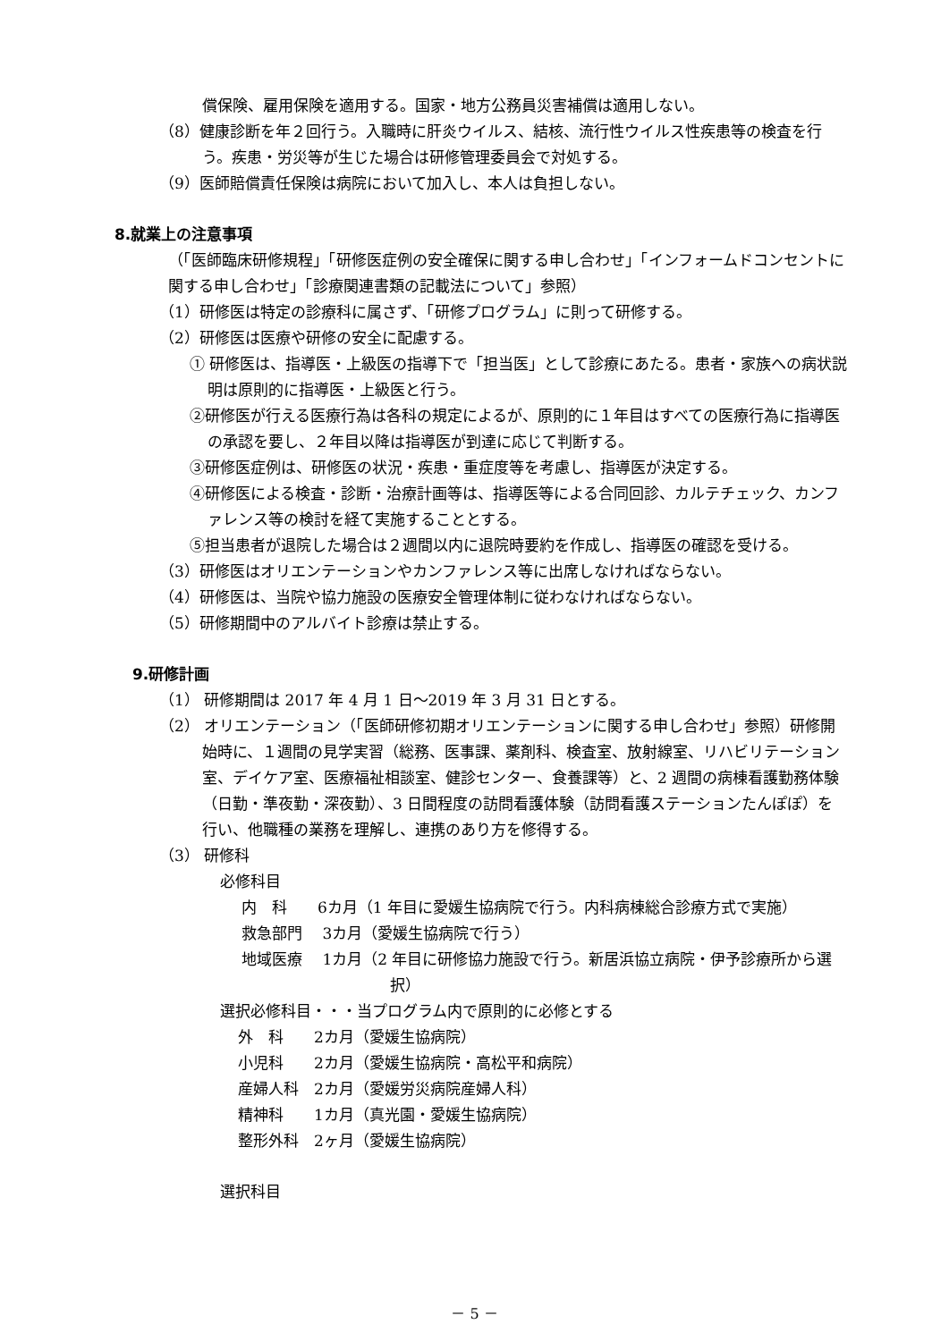償保険、雇用保険を適用する。国家・地方公務員災害補償は適用しない。
（8）健康診断を年２回行う。入職時に肝炎ウイルス、結核、流行性ウイルス性疾患等の検査を行う。疾患・労災等が生じた場合は研修管理委員会で対処する。
（9）医師賠償責任保険は病院において加入し、本人は負担しない。
8.就業上の注意事項
（「医師臨床研修規程」「研修医症例の安全確保に関する申し合わせ」「インフォームドコンセントに関する申し合わせ」「診療関連書類の記載法について」参照）
（1）研修医は特定の診療科に属さず、「研修プログラム」に則って研修する。
（2）研修医は医療や研修の安全に配慮する。
① 研修医は、指導医・上級医の指導下で「担当医」として診療にあたる。患者・家族への病状説明は原則的に指導医・上級医と行う。
②研修医が行える医療行為は各科の規定によるが、原則的に１年目はすべての医療行為に指導医の承認を要し、２年目以降は指導医が到達に応じて判断する。
③研修医症例は、研修医の状況・疾患・重症度等を考慮し、指導医が決定する。
④研修医による検査・診断・治療計画等は、指導医等による合同回診、カルテチェック、カンファレンス等の検討を経て実施することとする。
⑤担当患者が退院した場合は２週間以内に退院時要約を作成し、指導医の確認を受ける。
（3）研修医はオリエンテーションやカンファレンス等に出席しなければならない。
（4）研修医は、当院や協力施設の医療安全管理体制に従わなければならない。
（5）研修期間中のアルバイト診療は禁止する。
9.研修計画
（1） 研修期間は 2017 年 4 月 1 日～2019 年 3 月 31 日とする。
（2） オリエンテーション（「医師研修初期オリエンテーションに関する申し合わせ」参照）研修開始時に、１週間の見学実習（総務、医事課、薬剤科、検査室、放射線室、リハビリテーション室、デイケア室、医療福祉相談室、健診センター、食養課等）と、2 週間の病棟看護勤務体験（日勤・準夜勤・深夜勤）、3 日間程度の訪問看護体験（訪問看護ステーションたんぽぽ）を行い、他職種の業務を理解し、連携のあり方を修得する。
（3） 研修科
必修科目
内　科　　6カ月（1 年目に愛媛生協病院で行う。内科病棟総合診療方式で実施）
救急部門　 3カ月（愛媛生協病院で行う）
地域医療　 1カ月（2 年目に研修協力施設で行う。新居浜協立病院・伊予診療所から選択）
選択必修科目・・・当プログラム内で原則的に必修とする
外　科　　2カ月（愛媛生協病院）
小児科　　2カ月（愛媛生協病院・高松平和病院）
産婦人科　2カ月（愛媛労災病院産婦人科）
精神科　　1カ月（真光園・愛媛生協病院）
整形外科　2ヶ月（愛媛生協病院）
選択科目
－ 5 －